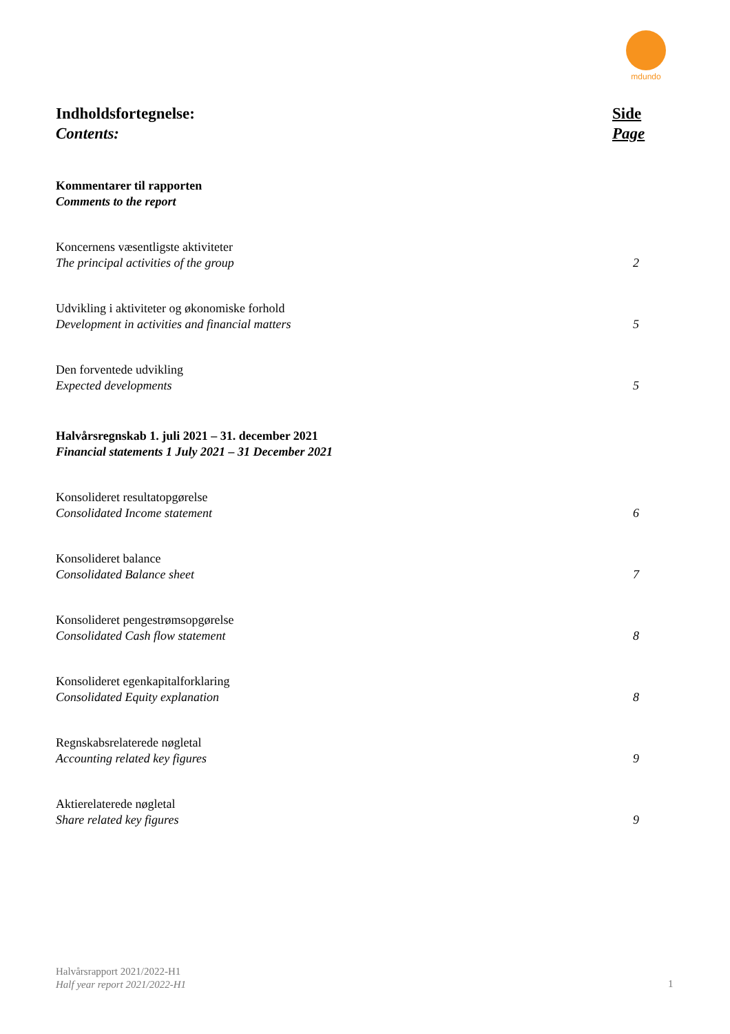mdundo
Indholdsfortegnelse:
Contents:
Side
Page
Kommentarer til rapporten
Comments to the report
Koncernens væsentligste aktiviteter
The principal activities of the group
2
Udvikling i aktiviteter og økonomiske forhold
Development in activities and financial matters
5
Den forventede udvikling
Expected developments
5
Halvårsregnskab 1. juli 2021 – 31. december 2021
Financial statements 1 July 2021 – 31 December 2021
Konsolideret resultatopgørelse
Consolidated Income statement
6
Konsolideret balance
Consolidated Balance sheet
7
Konsolideret pengestrømsopgørelse
Consolidated Cash flow statement
8
Konsolideret egenkapitalforklaring
Consolidated Equity explanation
8
Regnskabsrelaterede nøgletal
Accounting related key figures
9
Aktierelaterede nøgletal
Share related key figures
9
Halvårsrapport 2021/2022-H1
Half year report 2021/2022-H1
1